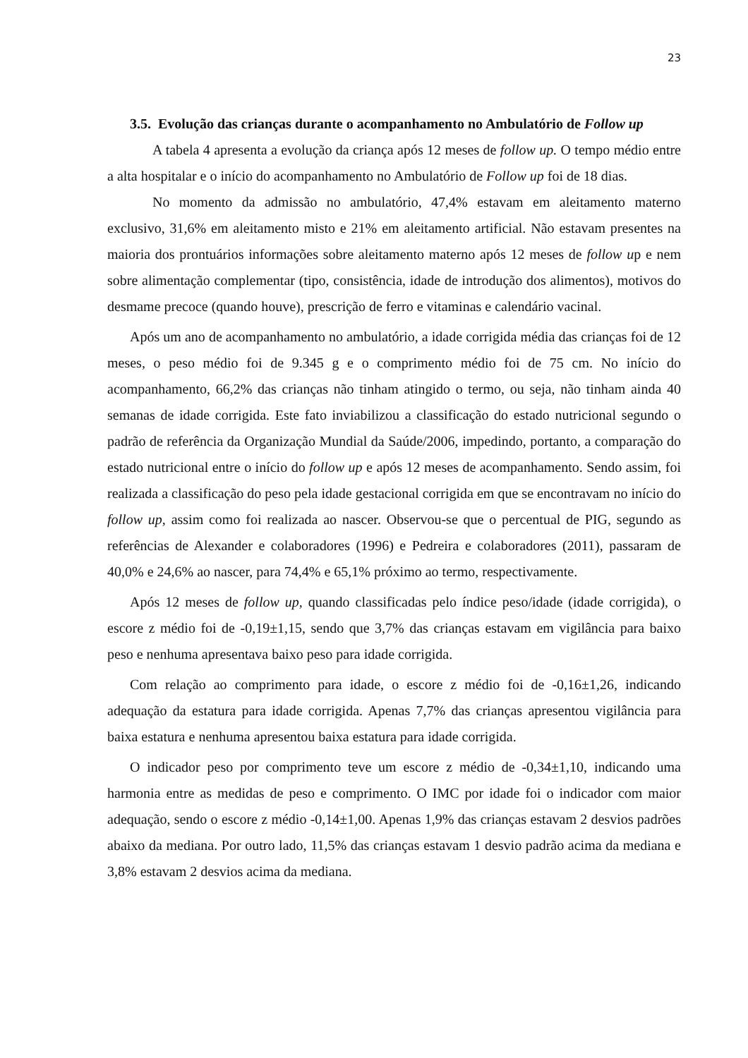23
3.5. Evolução das crianças durante o acompanhamento no Ambulatório de Follow up
A tabela 4 apresenta a evolução da criança após 12 meses de follow up. O tempo médio entre a alta hospitalar e o início do acompanhamento no Ambulatório de Follow up foi de 18 dias.
No momento da admissão no ambulatório, 47,4% estavam em aleitamento materno exclusivo, 31,6% em aleitamento misto e 21% em aleitamento artificial. Não estavam presentes na maioria dos prontuários informações sobre aleitamento materno após 12 meses de follow up e nem sobre alimentação complementar (tipo, consistência, idade de introdução dos alimentos), motivos do desmame precoce (quando houve), prescrição de ferro e vitaminas e calendário vacinal.
Após um ano de acompanhamento no ambulatório, a idade corrigida média das crianças foi de 12 meses, o peso médio foi de 9.345 g e o comprimento médio foi de 75 cm. No início do acompanhamento, 66,2% das crianças não tinham atingido o termo, ou seja, não tinham ainda 40 semanas de idade corrigida. Este fato inviabilizou a classificação do estado nutricional segundo o padrão de referência da Organização Mundial da Saúde/2006, impedindo, portanto, a comparação do estado nutricional entre o início do follow up e após 12 meses de acompanhamento. Sendo assim, foi realizada a classificação do peso pela idade gestacional corrigida em que se encontravam no início do follow up, assim como foi realizada ao nascer. Observou-se que o percentual de PIG, segundo as referências de Alexander e colaboradores (1996) e Pedreira e colaboradores (2011), passaram de 40,0% e 24,6% ao nascer, para 74,4% e 65,1% próximo ao termo, respectivamente.
Após 12 meses de follow up, quando classificadas pelo índice peso/idade (idade corrigida), o escore z médio foi de -0,19±1,15, sendo que 3,7% das crianças estavam em vigilância para baixo peso e nenhuma apresentava baixo peso para idade corrigida.
Com relação ao comprimento para idade, o escore z médio foi de -0,16±1,26, indicando adequação da estatura para idade corrigida. Apenas 7,7% das crianças apresentou vigilância para baixa estatura e nenhuma apresentou baixa estatura para idade corrigida.
O indicador peso por comprimento teve um escore z médio de -0,34±1,10, indicando uma harmonia entre as medidas de peso e comprimento. O IMC por idade foi o indicador com maior adequação, sendo o escore z médio -0,14±1,00. Apenas 1,9% das crianças estavam 2 desvios padrões abaixo da mediana. Por outro lado, 11,5% das crianças estavam 1 desvio padrão acima da mediana e 3,8% estavam 2 desvios acima da mediana.